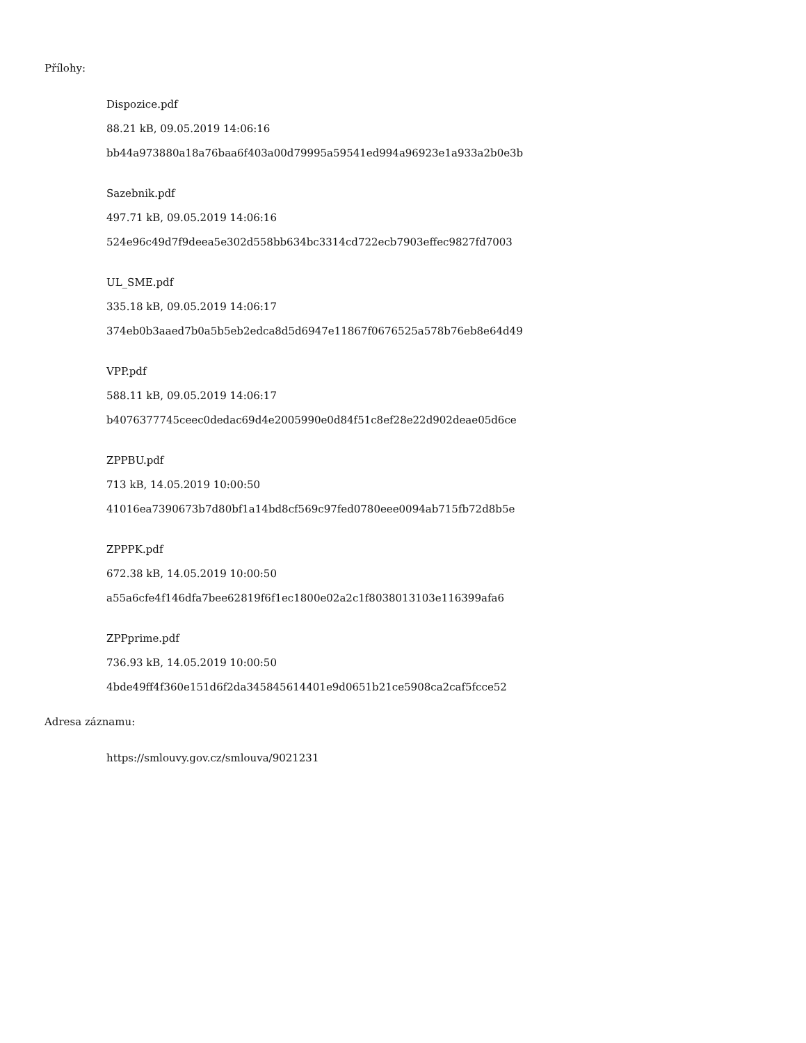Přílohy:
Dispozice.pdf
88.21 kB, 09.05.2019 14:06:16
bb44a973880a18a76baa6f403a00d79995a59541ed994a96923e1a933a2b0e3b
Sazebnik.pdf
497.71 kB, 09.05.2019 14:06:16
524e96c49d7f9deea5e302d558bb634bc3314cd722ecb7903effec9827fd7003
UL_SME.pdf
335.18 kB, 09.05.2019 14:06:17
374eb0b3aaed7b0a5b5eb2edca8d5d6947e11867f0676525a578b76eb8e64d49
VPP.pdf
588.11 kB, 09.05.2019 14:06:17
b4076377745ceec0dedac69d4e2005990e0d84f51c8ef28e22d902deae05d6ce
ZPPBU.pdf
713 kB, 14.05.2019 10:00:50
41016ea7390673b7d80bf1a14bd8cf569c97fed0780eee0094ab715fb72d8b5e
ZPPPK.pdf
672.38 kB, 14.05.2019 10:00:50
a55a6cfe4f146dfa7bee62819f6f1ec1800e02a2c1f8038013103e116399afa6
ZPPprime.pdf
736.93 kB, 14.05.2019 10:00:50
4bde49ff4f360e151d6f2da345845614401e9d0651b21ce5908ca2caf5fcce52
Adresa záznamu:
https://smlouvy.gov.cz/smlouva/9021231